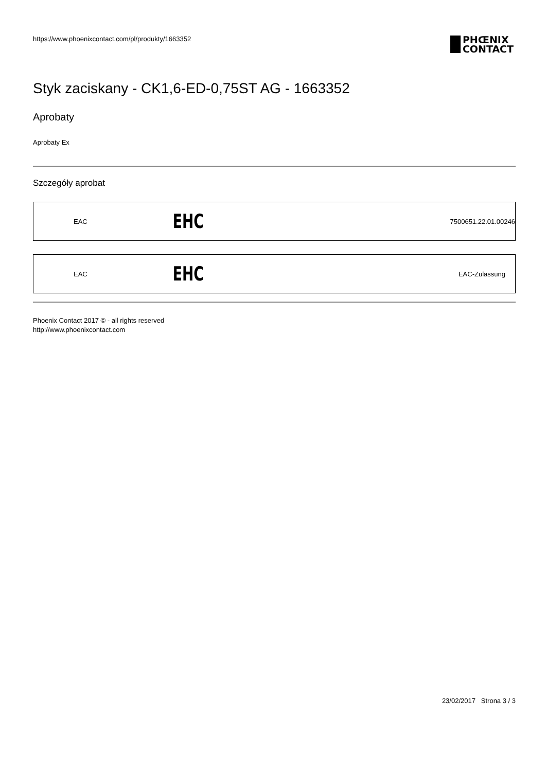https://www.phoenixcontact.com/pl/produkty/1663352
PHŒNIX
CONTACT
Styk zaciskany - CK1,6-ED-0,75ST AG - 1663352
Aprobaty
Aprobaty Ex
Szczegóły aprobat
| EAC | EHC | 7500651.22.01.00246 |
| EAC | EHC | EAC-Zulassung |
Phoenix Contact 2017 © - all rights reserved
http://www.phoenixcontact.com
23/02/2017 Strona 3 / 3